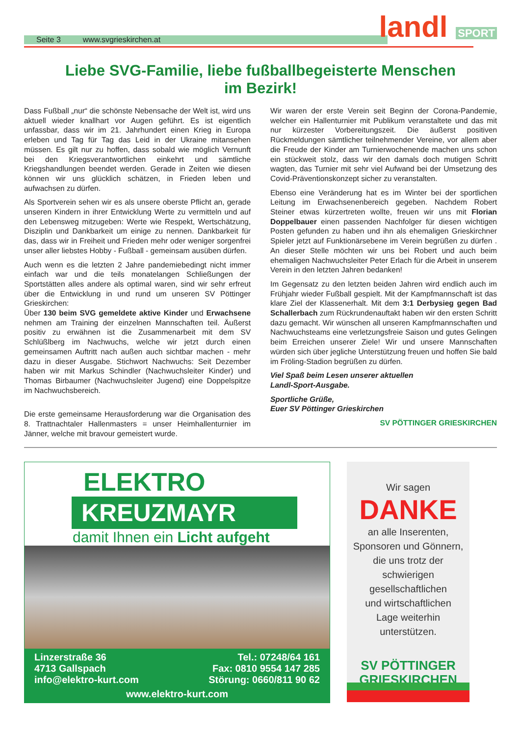Seite 3 www.svgrieskirchen.at landl SPORT
Liebe SVG-Familie, liebe fußballbegeisterte Menschen
im Bezirk!
Dass Fußball „nur“ die schönste Nebensache der Welt ist, wird uns aktuell wieder knallhart vor Augen geführt. Es ist eigentlich unfassbar, dass wir im 21. Jahrhundert einen Krieg in Europa erleben und Tag für Tag das Leid in der Ukraine mitansehen müssen. Es gilt nur zu hoffen, dass sobald wie möglich Vernunft bei den Kriegsverantwortlichen einkehrt und sämtliche Kriegshandlungen beendet werden. Gerade in Zeiten wie diesen können wir uns glücklich schätzen, in Frieden leben und aufwachsen zu dürfen.
Als Sportverein sehen wir es als unsere oberste Pflicht an, gerade unseren Kindern in ihrer Entwicklung Werte zu vermitteln und auf den Lebensweg mitzugeben: Werte wie Respekt, Wertschätzung, Disziplin und Dankbarkeit um einige zu nennen. Dankbarkeit für das, dass wir in Freiheit und Frieden mehr oder weniger sorgenfrei unser aller liebstes Hobby - Fußball - gemeinsam ausüben dürfen.
Auch wenn es die letzten 2 Jahre pandemiebedingt nicht immer einfach war und die teils monatelangen Schließungen der Sportstätten alles andere als optimal waren, sind wir sehr erfreut über die Entwicklung in und rund um unseren SV Pöttinger Grieskirchen:
Über 130 beim SVG gemeldete aktive Kinder und Erwachsene nehmen am Training der einzelnen Mannschaften teil. Äußerst positiv zu erwähnen ist die Zusammenarbeit mit dem SV Schlüßlberg im Nachwuchs, welche wir jetzt durch einen gemeinsamen Auftritt nach außen auch sichtbar machen - mehr dazu in dieser Ausgabe. Stichwort Nachwuchs: Seit Dezember haben wir mit Markus Schindler (Nachwuchsleiter Kinder) und Thomas Birbaumer (Nachwuchsleiter Jugend) eine Doppelspitze im Nachwuchsbereich.
Die erste gemeinsame Herausforderung war die Organisation des 8. Trattnachtaler Hallenmasters = unser Heimhallenturnier im Jänner, welche mit bravour gemeistert wurde.
Wir waren der erste Verein seit Beginn der Corona-Pandemie, welcher ein Hallenturnier mit Publikum veranstaltete und das mit nur kürzester Vorbereitungszeit. Die äußerst positiven Rückmeldungen sämtlicher teilnehmender Vereine, vor allem aber die Freude der Kinder am Turnierwochenende machen uns schon ein stückweit stolz, dass wir den damals doch mutigen Schritt wagten, das Turnier mit sehr viel Aufwand bei der Umsetzung des Covid-Präventionskonzept sicher zu veranstalten.
Ebenso eine Veränderung hat es im Winter bei der sportlichen Leitung im Erwachsenenbereich gegeben. Nachdem Robert Steiner etwas kürzertreten wollte, freuen wir uns mit Florian Doppelbauer einen passenden Nachfolger für diesen wichtigen Posten gefunden zu haben und ihn als ehemaligen Grieskirchner Spieler jetzt auf Funktionärsebene im Verein begrüßen zu dürfen . An dieser Stelle möchten wir uns bei Robert und auch beim ehemaligen Nachwuchsleiter Peter Erlach für die Arbeit in unserem Verein in den letzten Jahren bedanken!
Im Gegensatz zu den letzten beiden Jahren wird endlich auch im Frühjahr wieder Fußball gespielt. Mit der Kampfmannschaft ist das klare Ziel der Klassenerhalt. Mit dem 3:1 Derbysieg gegen Bad Schallerbach zum Rückrundenauftakt haben wir den ersten Schritt dazu gemacht. Wir wünschen all unseren Kampfmannschaften und Nachwuchsteams eine verletzungsfreie Saison und gutes Gelingen beim Erreichen unserer Ziele! Wir und unsere Mannschaften würden sich über jegliche Unterstützung freuen und hoffen Sie bald im Fröling-Stadion begrüßen zu dürfen.
Viel Spaß beim Lesen unserer aktuellen
Landl-Sport-Ausgabe.
Sportliche Grüße,
Euer SV Pöttinger Grieskirchen
SV PÖTTINGER GRIESKIRCHEN
ELEKTRO
KREUZMAYR
damit Ihnen ein Licht aufgeht
Linzerstraße 36
4713 Gallspach
info@elektro-kurt.com
Tel.: 07248/64 161
Fax: 0810 9554 147 285
Störung: 0660/811 90 62
www.elektro-kurt.com
Wir sagen
DANKE
an alle Inserenten,
Sponsoren und Gönnern,
die uns trotz der
schwierigen
gesellschaftlichen
und wirtschaftlichen
Lage weiterhin
unterstützen.
SV PÖTTINGER
GRIESKIRCHEN